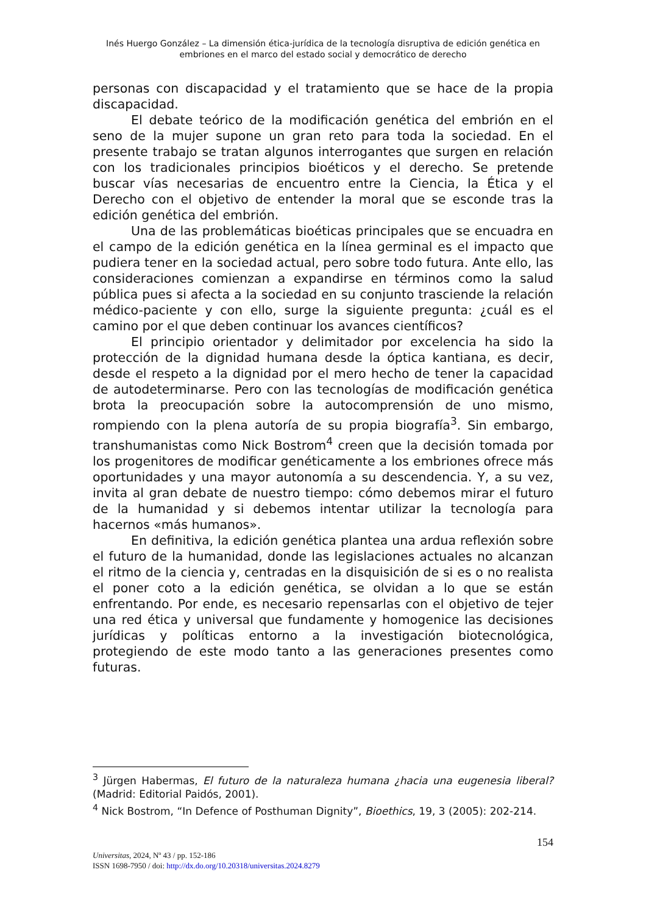Inés Huergo González – La dimensión ética-jurídica de la tecnología disruptiva de edición genética en embriones en el marco del estado social y democrático de derecho
personas con discapacidad y el tratamiento que se hace de la propia discapacidad.
El debate teórico de la modificación genética del embrión en el seno de la mujer supone un gran reto para toda la sociedad. En el presente trabajo se tratan algunos interrogantes que surgen en relación con los tradicionales principios bioéticos y el derecho. Se pretende buscar vías necesarias de encuentro entre la Ciencia, la Ética y el Derecho con el objetivo de entender la moral que se esconde tras la edición genética del embrión.
Una de las problemáticas bioéticas principales que se encuadra en el campo de la edición genética en la línea germinal es el impacto que pudiera tener en la sociedad actual, pero sobre todo futura. Ante ello, las consideraciones comienzan a expandirse en términos como la salud pública pues si afecta a la sociedad en su conjunto trasciende la relación médico-paciente y con ello, surge la siguiente pregunta: ¿cuál es el camino por el que deben continuar los avances científicos?
El principio orientador y delimitador por excelencia ha sido la protección de la dignidad humana desde la óptica kantiana, es decir, desde el respeto a la dignidad por el mero hecho de tener la capacidad de autodeterminarse. Pero con las tecnologías de modificación genética brota la preocupación sobre la autocomprensión de uno mismo, rompiendo con la plena autoría de su propia biografía<sup>3</sup>. Sin embargo, transhumanistas como Nick Bostrom<sup>4</sup> creen que la decisión tomada por los progenitores de modificar genéticamente a los embriones ofrece más oportunidades y una mayor autonomía a su descendencia. Y, a su vez, invita al gran debate de nuestro tiempo: cómo debemos mirar el futuro de la humanidad y si debemos intentar utilizar la tecnología para hacernos «más humanos».
En definitiva, la edición genética plantea una ardua reflexión sobre el futuro de la humanidad, donde las legislaciones actuales no alcanzan el ritmo de la ciencia y, centradas en la disquisición de si es o no realista el poner coto a la edición genética, se olvidan a lo que se están enfrentando. Por ende, es necesario repensarlas con el objetivo de tejer una red ética y universal que fundamente y homogenice las decisiones jurídicas y políticas entorno a la investigación biotecnológica, protegiendo de este modo tanto a las generaciones presentes como futuras.
<sup>3</sup> Jürgen Habermas, El futuro de la naturaleza humana ¿hacia una eugenesia liberal? (Madrid: Editorial Paidós, 2001).
<sup>4</sup> Nick Bostrom, “In Defence of Posthuman Dignity”, Bioethics, 19, 3 (2005): 202-214.
154
Universitas, 2024, Nº 43 / pp. 152-186
ISSN 1698-7950 / doi: http://dx.do.org/10.20318/universitas.2024.8279